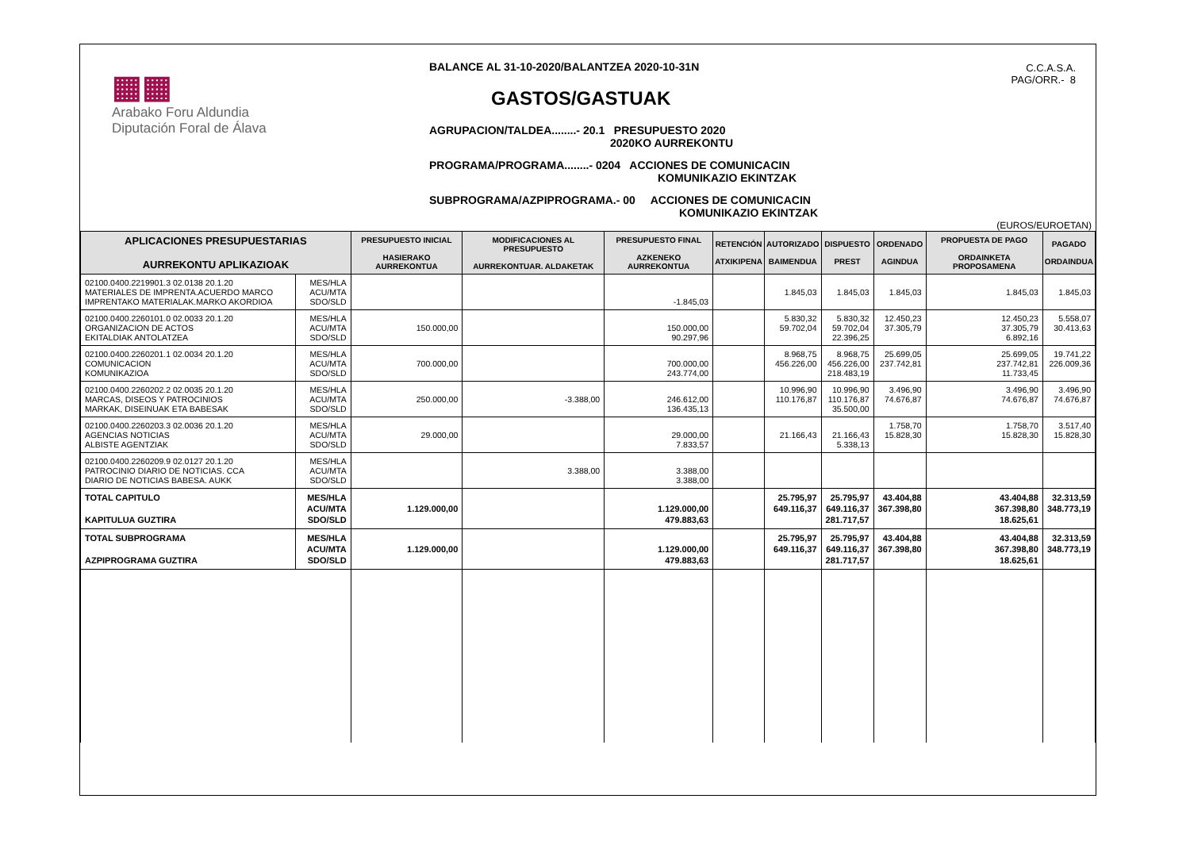▦▦
Arabako Foru Aldundia
Diputación Foral de Álava
BALANCE AL 31-10-2020/BALANTZEA 2020-10-31N
GASTOS/GASTUAK
AGRUPACION/TALDEA........- 20.1 PRESUPUESTO 2020
2020KO AURREKONTU
PROGRAMA/PROGRAMA........- 0204 ACCIONES DE COMUNICACIN
KOMUNIKAZIO EKINTZAK
SUBPROGRAMA/AZPIPROGRAMA.- 00 ACCIONES DE COMUNICACIN
KOMUNIKAZIO EKINTZAK
C.C.A.S.A.
PAG/ORR.- 8
(EUROS/EUROETAN)
| APLICACIONES PRESUPUESTARIAS AURREKONTU APLIKAZIOAK | | PRESUPUESTO INICIAL HASIERAKO AURREKONTUA | MODIFICACIONES AL PRESUPUESTO AURREKONTUAR. ALDAKETAK | PRESUPUESTO FINAL AZKENEKO AURREKONTUA | RETENCIÓN ATXIKIPENA | AUTORIZADO BAIMENDUA | DISPUESTO PREST | ORDENADO AGINDUA | PROPUESTA DE PAGO ORDAINKETA PROPOSAMENA | PAGADO ORDAINDUA |
| --- | --- | --- | --- | --- | --- | --- | --- | --- | --- | --- |
| 02100.0400.2219901.3 02.0138 20.1.20 MATERIALES DE IMPRENTA.ACUERDO MARCO IMPRENTAKO MATERIALAK.MARKO AKORDIOA | MES/HLA ACU/MTA SDO/SLD | | | -1.845,03 | | 1.845,03 | 1.845,03 | 1.845,03 | 1.845,03 | 1.845,03 |
| 02100.0400.2260101.0 02.0033 20.1.20 ORGANIZACION DE ACTOS EKITALDIAK ANTOLATZEA | MES/HLA ACU/MTA SDO/SLD | 150.000,00 | | 150.000,00 90.297,96 | | 5.830,32 59.702,04 | 5.830,32 59.702,04 22.396,25 | 12.450,23 37.305,79 | 12.450,23 37.305,79 6.892,16 | 5.558,07 30.413,63 |
| 02100.0400.2260201.1 02.0034 20.1.20 COMUNICACION KOMUNIKAZIOA | MES/HLA ACU/MTA SDO/SLD | 700.000,00 | | 700.000,00 243.774,00 | | 8.968,75 456.226,00 | 8.968,75 456.226,00 218.483,19 | 25.699,05 237.742,81 | 25.699,05 237.742,81 11.733,45 | 19.741,22 226.009,36 |
| 02100.0400.2260202.2 02.0035 20.1.20 MARCAS, DISEOS Y PATROCINIOS MARKAK, DISEINUAK ETA BABESAK | MES/HLA ACU/MTA SDO/SLD | 250.000,00 | -3.388,00 | 246.612,00 136.435,13 | | 10.996,90 110.176,87 | 10.996,90 110.176,87 35.500,00 | 3.496,90 74.676,87 | 3.496,90 74.676,87 | 3.496,90 74.676,87 |
| 02100.0400.2260203.3 02.0036 20.1.20 AGENCIAS NOTICIAS ALBISTE AGENTZIAK | MES/HLA ACU/MTA SDO/SLD | 29.000,00 | | 29.000,00 7.833,57 | | 21.166,43 | 21.166,43 5.338,13 | 1.758,70 15.828,30 | 1.758,70 15.828,30 | 3.517,40 15.828,30 |
| 02100.0400.2260209.9 02.0127 20.1.20 PATROCINIO DIARIO DE NOTICIAS. CCA DIARIO DE NOTICIAS BABESA. AUKK | MES/HLA ACU/MTA SDO/SLD | | 3.388,00 | 3.388,00 3.388,00 | | | | | | |
| TOTAL CAPITULO KAPITULUA GUZTIRA | MES/HLA ACU/MTA SDO/SLD | 1.129.000,00 | | 1.129.000,00 479.883,63 | | 25.795,97 649.116,37 | 25.795,97 649.116,37 281.717,57 | 43.404,88 367.398,80 | 43.404,88 367.398,80 18.625,61 | 32.313,59 348.773,19 |
| TOTAL SUBPROGRAMA AZPIPROGRAMA GUZTIRA | MES/HLA ACU/MTA SDO/SLD | 1.129.000,00 | | 1.129.000,00 479.883,63 | | 25.795,97 649.116,37 | 25.795,97 649.116,37 281.717,57 | 43.404,88 367.398,80 | 43.404,88 367.398,80 18.625,61 | 32.313,59 348.773,19 |